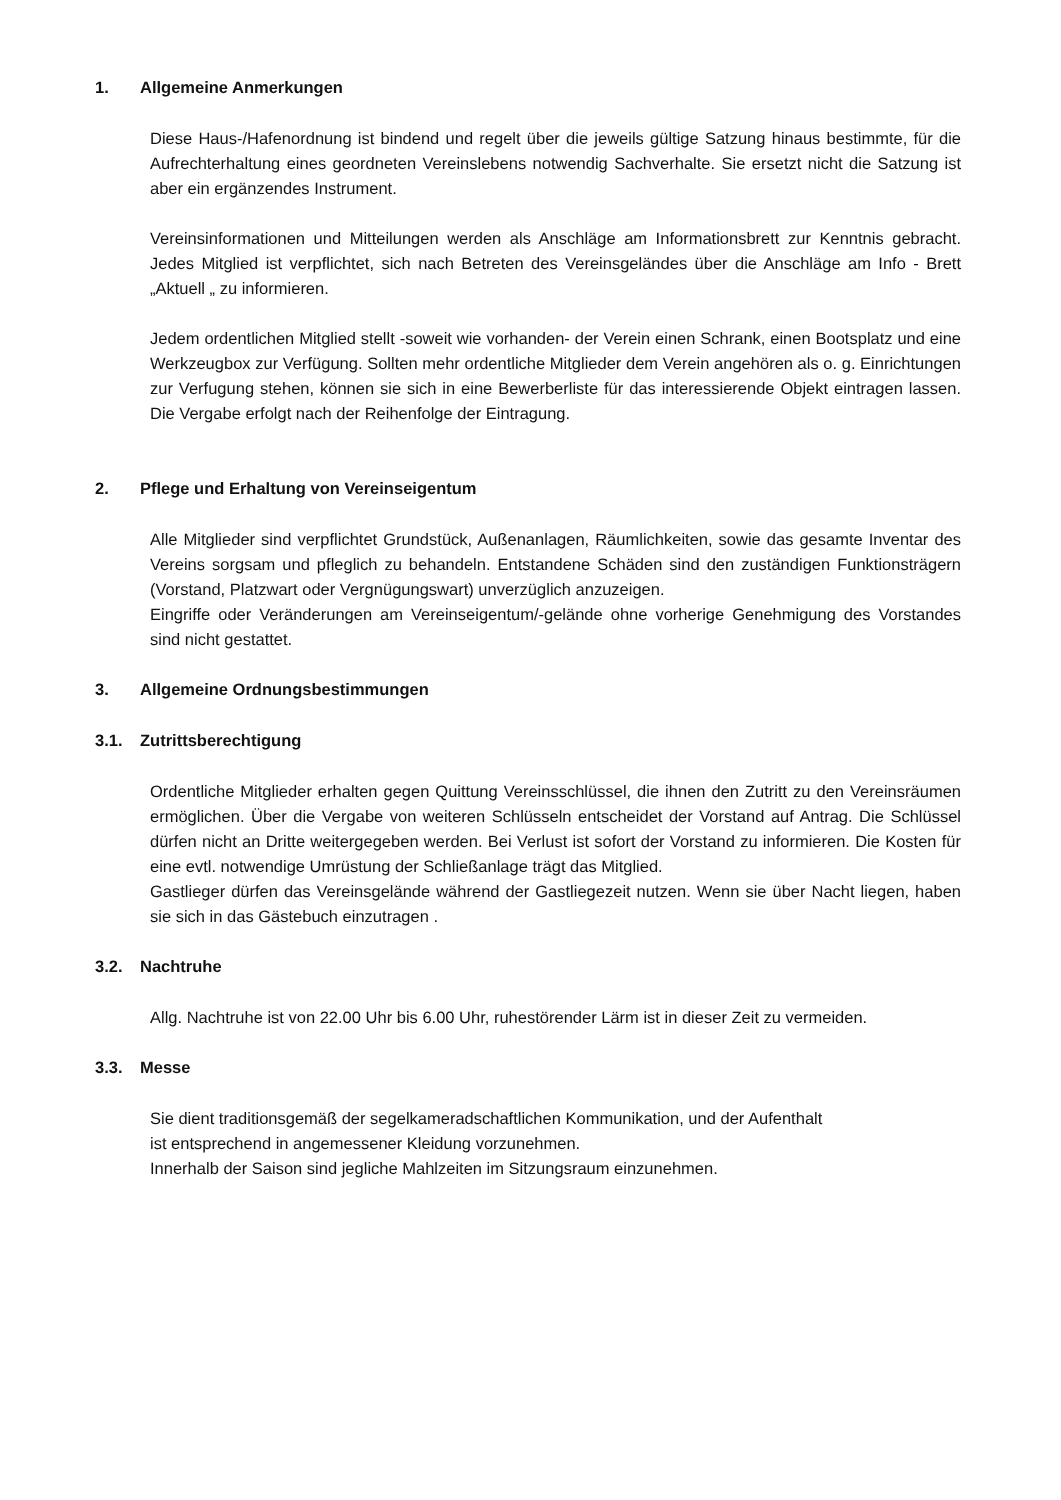1. Allgemeine Anmerkungen
Diese Haus-/Hafenordnung ist bindend und regelt über die jeweils gültige Satzung hinaus bestimmte, für die Aufrechterhaltung eines geordneten Vereinslebens notwendig Sachverhalte. Sie ersetzt nicht die Satzung ist aber ein ergänzendes Instrument.
Vereinsinformationen und Mitteilungen werden als Anschläge am Informationsbrett zur Kenntnis gebracht. Jedes Mitglied ist verpflichtet, sich nach Betreten des Vereinsgeländes über die Anschläge am Info - Brett „Aktuell „ zu informieren.
Jedem ordentlichen Mitglied stellt -soweit wie vorhanden- der Verein einen Schrank, einen Bootsplatz und eine Werkzeugbox zur Verfügung. Sollten mehr ordentliche Mitglieder dem Verein angehören als o. g. Einrichtungen zur Verfugung stehen, können sie sich in eine Bewerberliste für das interessierende Objekt eintragen lassen. Die Vergabe erfolgt nach der Reihenfolge der Eintragung.
2. Pflege und Erhaltung von Vereinseigentum
Alle Mitglieder sind verpflichtet Grundstück, Außenanlagen, Räumlichkeiten, sowie das gesamte Inventar des Vereins sorgsam und pfleglich zu behandeln. Entstandene Schäden sind den zuständigen Funktionsträgern (Vorstand, Platzwart oder Vergnügungswart) unverzüglich anzuzeigen.
Eingriffe oder Veränderungen am Vereinseigentum/-gelände ohne vorherige Genehmigung des Vorstandes sind nicht gestattet.
3. Allgemeine Ordnungsbestimmungen
3.1. Zutrittsberechtigung
Ordentliche Mitglieder erhalten gegen Quittung Vereinsschlüssel, die ihnen den Zutritt zu den Vereinsräumen ermöglichen. Über die Vergabe von weiteren Schlüsseln entscheidet der Vorstand auf Antrag. Die Schlüssel dürfen nicht an Dritte weitergegeben werden. Bei Verlust ist sofort der Vorstand zu informieren. Die Kosten für eine evtl. notwendige Umrüstung der Schließanlage trägt das Mitglied.
Gastlieger dürfen das Vereinsgelände während der Gastliegezeit nutzen. Wenn sie über Nacht liegen, haben sie sich in das Gästebuch einzutragen .
3.2. Nachtruhe
Allg. Nachtruhe ist von 22.00 Uhr bis 6.00 Uhr, ruhestörender Lärm ist in dieser Zeit zu vermeiden.
3.3. Messe
Sie dient traditionsgemäß der segelkameradschaftlichen Kommunikation, und der Aufenthalt
ist entsprechend in angemessener Kleidung vorzunehmen.
Innerhalb der Saison sind jegliche Mahlzeiten im Sitzungsraum einzunehmen.